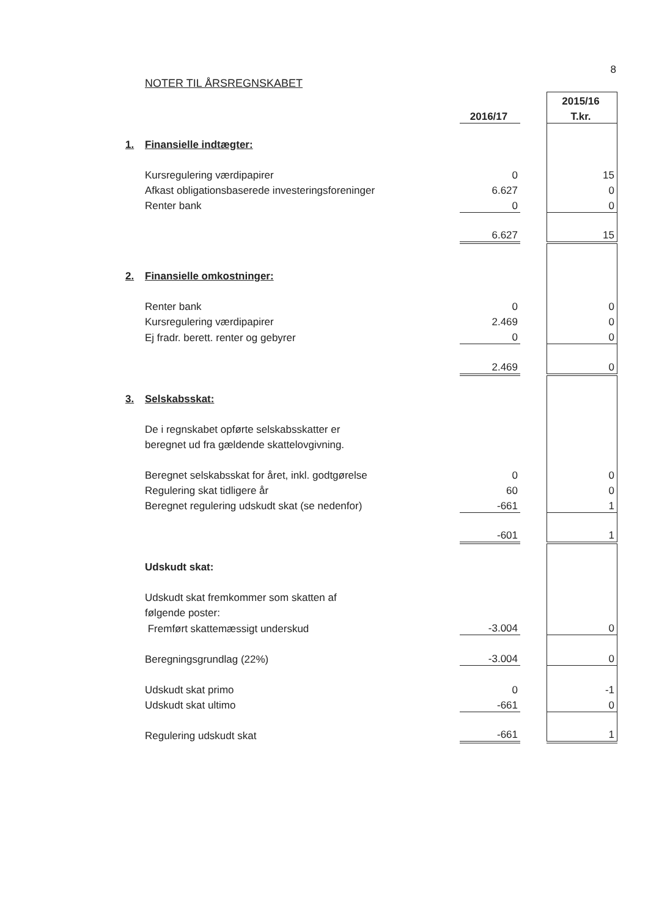8
NOTER TIL ÅRSREGNSKABET
| | | | | 2015/16 |
| | | 2016/17 | | T.kr. |
| 1. | Finansielle indtægter: | | | |
| | Kursregulering værdipapirer | 0 | | 15 |
| | Afkast obligationsbaserede investeringsforeninger | 6.627 | | 0 |
| | Renter bank | 0 | | 0 |
| | | 6.627 | | 15 |
| 2. | Finansielle omkostninger: | | | |
| | Renter bank | 0 | | 0 |
| | Kursregulering værdipapirer | 2.469 | | 0 |
| | Ej fradr. berett. renter og gebyrer | 0 | | 0 |
| | | 2.469 | | 0 |
| 3. | Selskabsskat: | | | |
| | De i regnskabet opførte selskabsskatter er | | | |
| | beregnet ud fra gældende skattelovgivning. | | | |
| | Beregnet selskabsskat for året, inkl. godtgørelse | 0 | | 0 |
| | Regulering skat tidligere år | 60 | | 0 |
| | Beregnet regulering udskudt skat (se nedenfor) | -661 | | 1 |
| | | -601 | | 1 |
| | Udskudt skat: | | | |
| | Udskudt skat fremkommer som skatten af | | | |
| | følgende poster: | | | |
| | Fremført skattemæssigt underskud | -3.004 | | 0 |
| | Beregningsgrundlag (22%) | -3.004 | | 0 |
| | Udskudt skat primo | 0 | | -1 |
| | Udskudt skat ultimo | -661 | | 0 |
| | Regulering udskudt skat | -661 | | 1 |